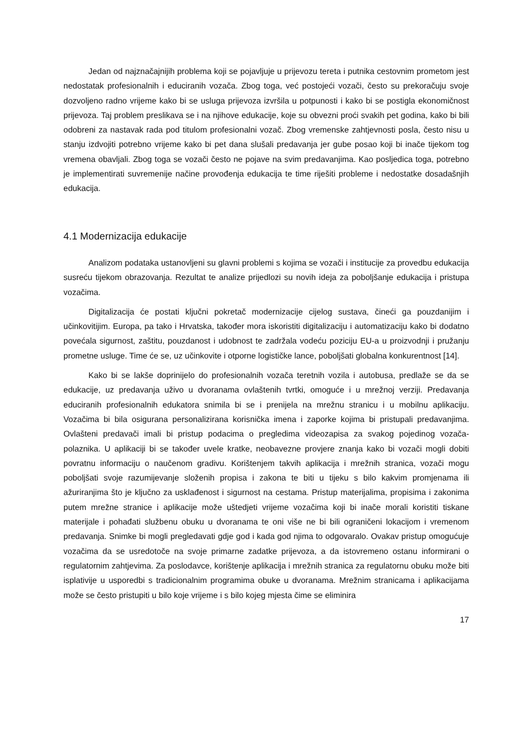Jedan od najznačajnijih problema koji se pojavljuje u prijevozu tereta i putnika cestovnim prometom jest nedostatak profesionalnih i educiranih vozača. Zbog toga, već postojeći vozači, često su prekoračuju svoje dozvoljeno radno vrijeme kako bi se usluga prijevoza izvršila u potpunosti i kako bi se postigla ekonomičnost prijevoza. Taj problem preslikava se i na njihove edukacije, koje su obvezni proći svakih pet godina, kako bi bili odobreni za nastavak rada pod titulom profesionalni vozač. Zbog vremenske zahtjevnosti posla, često nisu u stanju izdvojiti potrebno vrijeme kako bi pet dana slušali predavanja jer gube posao koji bi inače tijekom tog vremena obavljali. Zbog toga se vozači često ne pojave na svim predavanjima. Kao posljedica toga, potrebno je implementirati suvremenije načine provođenja edukacija te time riješiti probleme i nedostatke dosadašnjih edukacija.
4.1 Modernizacija edukacije
Analizom podataka ustanovljeni su glavni problemi s kojima se vozači i institucije za provedbu edukacija susreću tijekom obrazovanja. Rezultat te analize prijedlozi su novih ideja za poboljšanje edukacija i pristupa vozačima.
Digitalizacija će postati ključni pokretač modernizacije cijelog sustava, čineći ga pouzdanijim i učinkovitijim. Europa, pa tako i Hrvatska, također mora iskoristiti digitalizaciju i automatizaciju kako bi dodatno povećala sigurnost, zaštitu, pouzdanost i udobnost te zadržala vodeću poziciju EU-a u proizvodnji i pružanju prometne usluge. Time će se, uz učinkovite i otporne logističke lance, poboljšati globalna konkurentnost [14].
Kako bi se lakše doprinijelo do profesionalnih vozača teretnih vozila i autobusa, predlaže se da se edukacije, uz predavanja uživo u dvoranama ovlaštenih tvrtki, omoguće i u mrežnoj verziji. Predavanja educiranih profesionalnih edukatora snimila bi se i prenijela na mrežnu stranicu i u mobilnu aplikaciju. Vozačima bi bila osigurana personalizirana korisnička imena i zaporke kojima bi pristupali predavanjima. Ovlašteni predavači imali bi pristup podacima o pregledima videozapisa za svakog pojedinog vozača-polaznika. U aplikaciji bi se također uvele kratke, neobavezne provjere znanja kako bi vozači mogli dobiti povratnu informaciju o naučenom gradivu. Korištenjem takvih aplikacija i mrežnih stranica, vozači mogu poboljšati svoje razumijevanje složenih propisa i zakona te biti u tijeku s bilo kakvim promjenama ili ažuriranjima što je ključno za usklađenost i sigurnost na cestama. Pristup materijalima, propisima i zakonima putem mrežne stranice i aplikacije može uštedjeti vrijeme vozačima koji bi inače morali koristiti tiskane materijale i pohađati službenu obuku u dvoranama te oni više ne bi bili ograničeni lokacijom i vremenom predavanja. Snimke bi mogli pregledavati gdje god i kada god njima to odgovaralo. Ovakav pristup omogućuje vozačima da se usredotoče na svoje primarne zadatke prijevoza, a da istovremeno ostanu informirani o regulatornim zahtjevima. Za poslodavce, korištenje aplikacija i mrežnih stranica za regulatornu obuku može biti isplativije u usporedbi s tradicionalnim programima obuke u dvoranama. Mrežnim stranicama i aplikacijama može se često pristupiti u bilo koje vrijeme i s bilo kojeg mjesta čime se eliminira
17